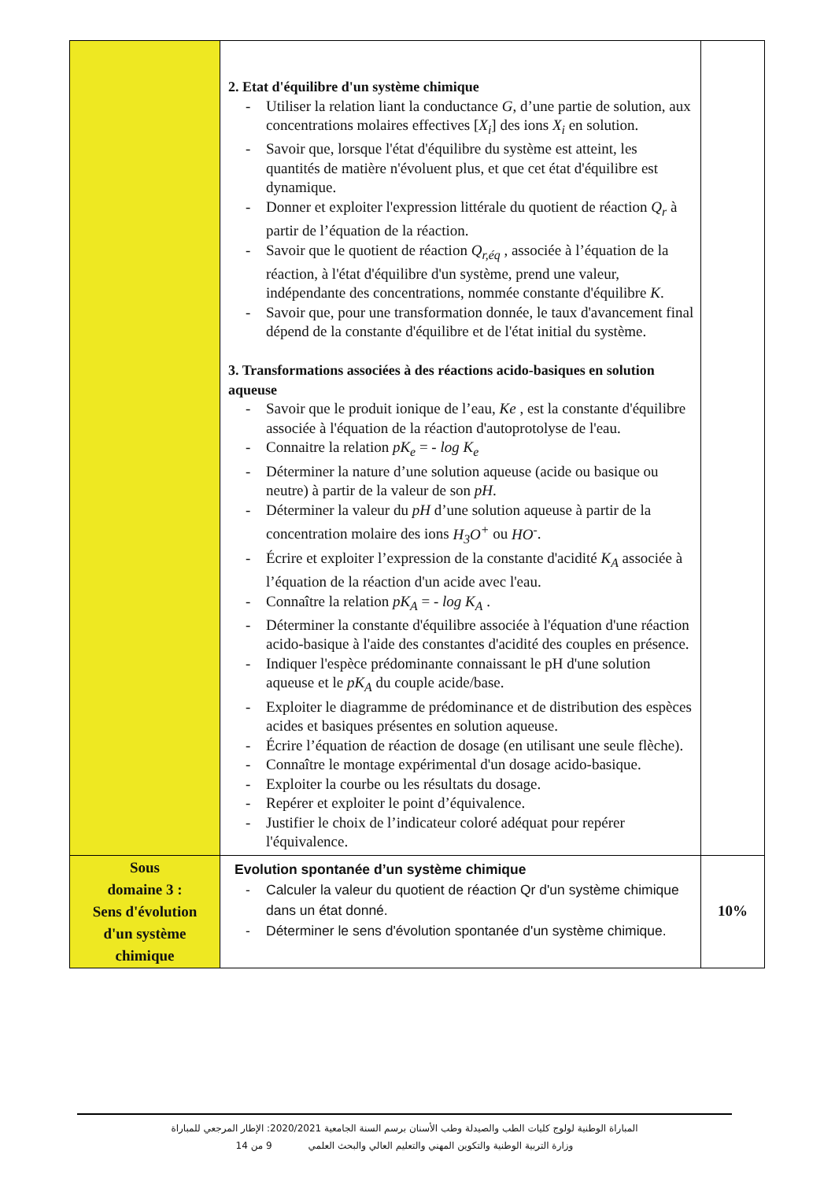| | 2. Etat d'équilibre d'un système chimique - Utiliser la relation liant la conductance G , d’une partie de solution, aux concentrations molaires effectives [ X<sub>i</sub> ] des ions X<sub>i</sub> en solution. - Savoir que, lorsque l'état d'équilibre du système est atteint, les quantités de matière n'évoluent plus, et que cet état d'équilibre est dynamique. - Donner et exploiter l'expression littérale du quotient de réaction Q<sub>r</sub> à partir de l’équation de la réaction. - Savoir que le quotient de réaction Q<sub>r,éq</sub> , associée à l’équation de la réaction, à l'état d'équilibre d'un système, prend une valeur, indépendante des concentrations, nommée constante d'équilibre K . - Savoir que, pour une transformation donnée, le taux d'avancement final dépend de la constante d'équilibre et de l'état initial du système. 3. Transformations associées à des réactions acido-basiques en solution aqueuse - Savoir que le produit ionique de l’eau, Ke , est la constante d'équilibre associée à l'équation de la réaction d'autoprotolyse de l'eau. - Connaitre la relation pK<sub>e</sub> = - log K<sub>e</sub> - Déterminer la nature d’une solution aqueuse (acide ou basique ou neutre) à partir de la valeur de son pH . - Déterminer la valeur du pH d’une solution aqueuse à partir de la concentration molaire des ions H<sub>3</sub>O<sup>+</sup> ou HO<sup>-</sup> . - Écrire et exploiter l’expression de la constante d'acidité K<sub>A</sub> associée à l’équation de la réaction d'un acide avec l'eau. - Connaître la relation pK<sub>A</sub> = - log K<sub>A</sub> . - Déterminer la constante d'équilibre associée à l'équation d'une réaction acido-basique à l'aide des constantes d'acidité des couples en présence. - Indiquer l'espèce prédominante connaissant le pH d'une solution aqueuse et le pK<sub>A</sub> du couple acide/base. - Exploiter le diagramme de prédominance et de distribution des espèces acides et basiques présentes en solution aqueuse. - Écrire l’équation de réaction de dosage (en utilisant une seule flèche). - Connaître le montage expérimental d'un dosage acido-basique. - Exploiter la courbe ou les résultats du dosage. - Repérer et exploiter le point d’équivalence. - Justifier le choix de l’indicateur coloré adéquat pour repérer l'équivalence. | |
| Sous domaine 3 : Sens d'évolution d'un système chimique | Evolution spontanée d’un système chimique - Calculer la valeur du quotient de réaction Qr d'un système chimique dans un état donné. - Déterminer le sens d'évolution spontanée d'un système chimique. | 10% |
المباراة الوطنية لولوج كليات الطب والصيدلة وطب الأسنان برسم السنة الجامعية 2020/2021: الإطار المرجعي للمباراة
9 من 14 وزارة التربية الوطنية والتكوين المهني والتعليم العالي والبحث العلمي